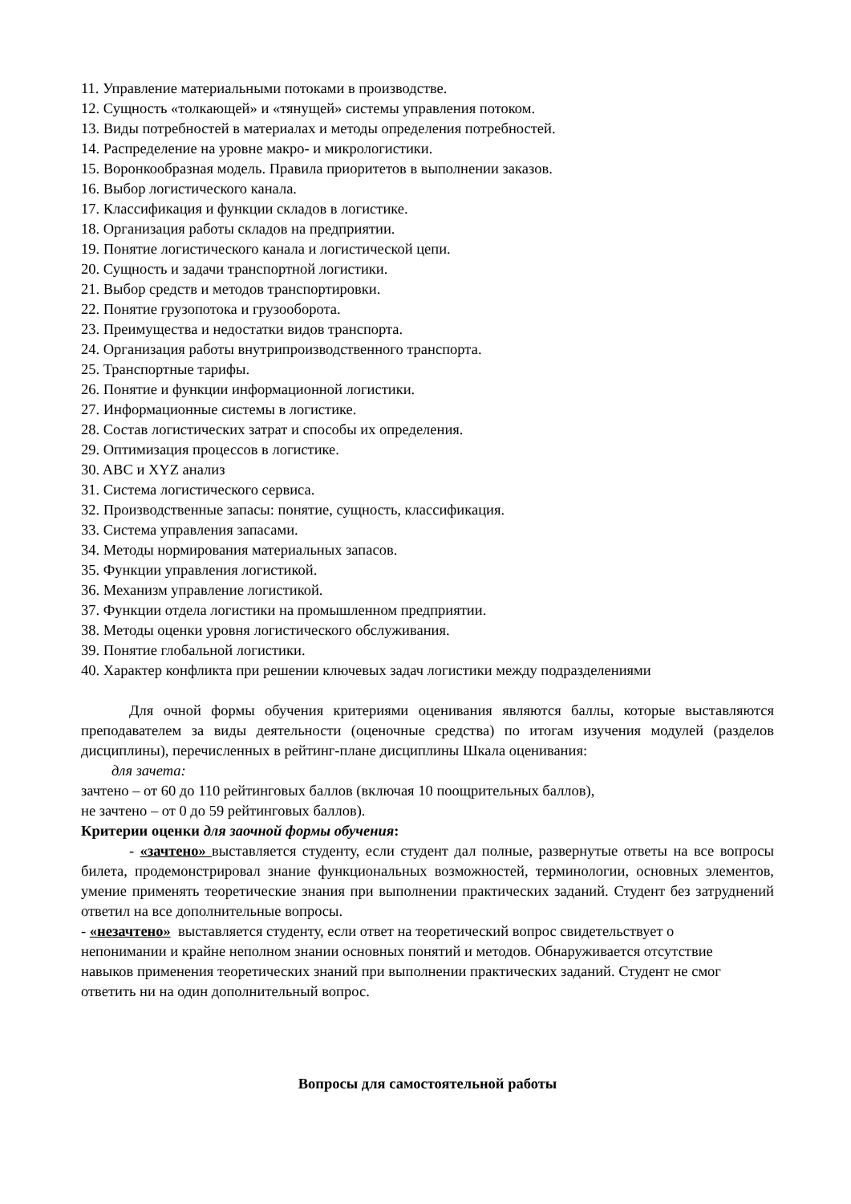11. Управление материальными потоками в производстве.
12. Сущность «толкающей» и «тянущей» системы управления потоком.
13. Виды потребностей в материалах и методы определения потребностей.
14. Распределение на уровне макро- и микрологистики.
15. Воронкообразная модель. Правила приоритетов в выполнении заказов.
16. Выбор логистического канала.
17. Классификация и функции складов в логистике.
18. Организация работы складов на предприятии.
19. Понятие логистического канала и логистической цепи.
20. Сущность и задачи транспортной логистики.
21. Выбор средств и методов транспортировки.
22. Понятие грузопотока и грузооборота.
23. Преимущества и недостатки видов транспорта.
24. Организация работы внутрипроизводственного транспорта.
25. Транспортные тарифы.
26. Понятие и функции информационной логистики.
27. Информационные системы в логистике.
28. Состав логистических затрат и способы их определения.
29. Оптимизация процессов в логистике.
30. ABC и XYZ анализ
31. Система логистического сервиса.
32. Производственные запасы: понятие, сущность, классификация.
33. Система управления запасами.
34. Методы нормирования материальных запасов.
35. Функции управления логистикой.
36. Механизм управление логистикой.
37. Функции отдела логистики на промышленном предприятии.
38. Методы оценки уровня логистического обслуживания.
39. Понятие глобальной логистики.
40. Характер конфликта при решении ключевых задач логистики между подразделениями
Для очной формы обучения критериями оценивания являются баллы, которые выставляются преподавателем за виды деятельности (оценочные средства) по итогам изучения модулей (разделов дисциплины), перечисленных в рейтинг-плане дисциплины Шкала оценивания:
для зачета:
зачтено – от 60 до 110 рейтинговых баллов (включая 10 поощрительных баллов),
не зачтено – от 0 до 59 рейтинговых баллов).
Критерии оценки для заочной формы обучения:
- «зачтено» выставляется студенту, если студент дал полные, развернутые ответы на все вопросы билета, продемонстрировал знание функциональных возможностей, терминологии, основных элементов, умение применять теоретические знания при выполнении практических заданий. Студент без затруднений ответил на все дополнительные вопросы.
- «незачтено» выставляется студенту, если ответ на теоретический вопрос свидетельствует о непонимании и крайне неполном знании основных понятий и методов. Обнаруживается отсутствие навыков применения теоретических знаний при выполнении практических заданий. Студент не смог ответить ни на один дополнительный вопрос.
Вопросы для самостоятельной работы